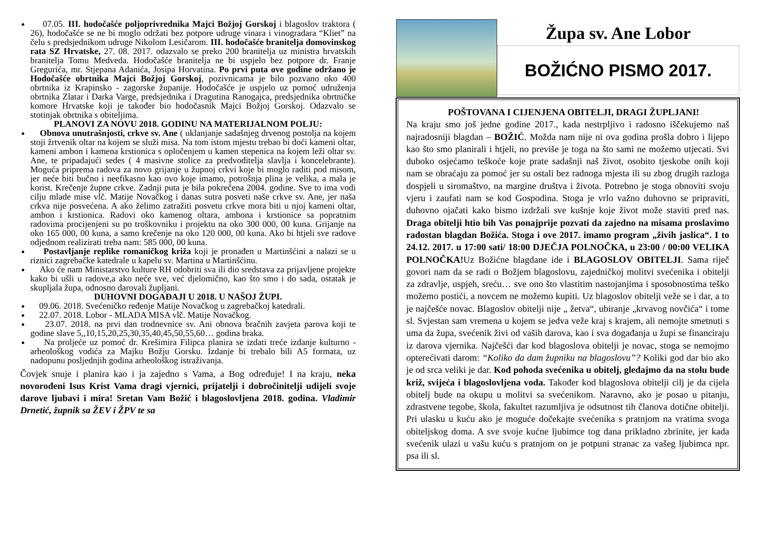07.05. III. hodočašće poljoprivrednika Majci Božjoj Gorskoj i blagoslov traktora ( 26), hodočašće se ne bi moglo održati bez potpore udruge vinara i vinogradara “Kliet” na čelu s predsjednikom udruge Nikolom Lesičarom. III. hodočašće branitelja domovinskog rata SZ Hrvatske, 27. 08. 2017. odazvalo se preko 200 branitelja uz ministra hrvatskih branitelja Tomu Medveda. Hodočašće branitelja ne bi uspjelo bez potpore dr. Franje Gregurića, mr. Stjepana Adanića, Josipa Horvatina. Po prvi puta ove godine održano je Hodočašće obrtnika Majci Božjoj Gorskoj, pozivnicama je bilo pozvano oko 400 obrtnika iz Krapinsko - zagorske županije. Hodočašće je uspjelo uz pomoć udruženja obrtnika Zlatar i Darka Varge, predsjednika i Dragutina Ranogajca, predsjednika obrtničke komore Hrvatske koji je također bio hodočasnik Majci Božjoj Gorskoj. Odazvalo se stotinjak obrtnika s obiteljima.
PLANOVI ZA NOVU 2018. GODINU NA MATERIJALNOM POLJU:
Obnova unutrašnjosti, crkve sv. Ane ( uklanjanje sadašnjeg drvenog postolja na kojem stoji žrtvenik oltar na kojem se služi misa. Na tom istom mjestu trebao bi doći kameni oltar, kameni ambon i kamena krstionica s opločenjem u kamen stepenica na kojem leži oltar sv. Ane, te pripadajući sedes ( 4 masivne stolice za predvoditelja slavlja i koncelebrante). Moguća priprema radova za novo grijanje u župnoj crkvi koje bi moglo raditi pod misom, jer neće biti bučno i neefikasno kao ovo koje imamo, potrošnja plina je velika, a mala je korist. Krečenje župne crkve. Zadnji puta je bila pokrečena 2004. godine. Sve to ima vodi cilju mlade mise vlč. Matije Novačkog i danas sutra posveti naše crkve sv. Ane, jer naša crkva nije posvećena. A ako želimo zatražiti posvetu crkve mora biti u njoj kameni oltar, ambon i krstionica. Radovi oko kamenog oltara, ambona i krstionice sa popratnim radovima procijenjeni su po troškovniku i projektu na oko 300 000, 00 kuna. Grijanje na oko 165 000, 00 kuna, a samo krečenje na oko 120 000, 00 kuna. Ako bi htjeli sve radove odjednom realizirati treba nam: 585 000, 00 kuna.
Postavljanje replike romaničkog križa koji je pronađen u Martinšćini a nalazi se u riznici zagrebačke katedrale u kapelu sv. Martina u Martinšćinu.
Ako će nam Ministarstvo kulture RH odobriti sva ili dio sredstava za prijavljene projekte kako bi ušli u radove,a ako neće sve, već djelomično, kao što smo i do sada, ostatak je skupljala župa, odnosno darovali župljani.
DUHOVNI DOGAĐAJI U 2018. U NAŠOJ ŽUPI.
09.06. 2018. Svećeničko ređenje Matije Novačkog u zagrebačkoj katedrali.
22.07. 2018. Lobor - MLADA MISA vlč. Matije Novačkog.
23.07. 2018. na prvi dan trodnevnice sv. Ani obnova bračnih zavjeta parova koji te godine slave 5,,10,15,20,25,30,35,40,45,50,55,60… godina braka.
Na proljeće uz pomoć dr. Krešimira Filipca planira se izdati treće izdanje kulturno - arheološkog vodića za Majku Božju Gorsku. Izdanje bi trebalo bili A5 formata, uz nadopunu posljednjih godina arheološkog istraživanja.
Čovjek snuje i planira kao i ja zajedno s Vama, a Bog određuje! I na kraju, neka novorođeni Isus Krist Vama dragi vjernici, prijatelji i dobročinitelji udijeli svoje darove ljubavi i mira! Sretan Vam Božić i blagoslovljena 2018. godina. Vladimir Drnetić, župnik sa ŽEV i ŽPV te sa
Župa sv. Ane Lobor
BOŽIĆNO PISMO 2017.
POŠTOVANA I CIJENJENA OBITELJI, DRAGI ŽUPLJANI!
Na kraju smo još jedne godine 2017., kada nestrpljivo i radosno iščekujemo naš najradosniji blagdan – BOŽIĆ. Možda nam nije ni ova godina prošla dobro i lijepo kao što smo planirali i htjeli, no previše je toga na što sami ne možemo utjecati. Svi duboko osjećamo teškoće koje prate sadašnji naš život, osobito tjeskobe onih koji nam se obraćaju za pomoć jer su ostali bez radnoga mjesta ili su zbog drugih razloga dospjeli u siromaštvo, na margine društva i života. Potrebno je stoga obnoviti svoju vjeru i zaufati nam se kod Gospodina. Stoga je vrlo važno duhovno se pripraviti, duhovno ojačati kako bismo izdržali sve kušnje koje život može staviti pred nas. Draga obitelji htio bih Vas ponajprije pozvati da zajedno na misama proslavimo radostan blagdan Božića. Stoga i ove 2017. imamo program „živih jaslica“. I to 24.12. 2017. u 17:00 sati/ 18:00 DJEČJA POLNOČKA, u 23:00 / 00:00 VELIKA POLNOČKA!Uz Božićne blagdane ide i BLAGOSLOV OBITELJI. Sama riječ govori nam da se radi o Božjem blagoslovu, zajedničkoj molitvi svećenika i obitelji za zdravlje, uspjeh, sreću… sve ono što vlastitim nastojanjima i sposobnostima teško možemo postići, a novcem ne možemo kupiti. Uz blagoslov obitelji veže se i dar, a to je najčešće novac. Blagoslov obitelji nije „ žetva“, ubiranje „krvavog novčića“ i tome sl. Svjestan sam vremena u kojem se jedva veže kraj s krajem, ali nemojte smetnuti s uma da župa, svećenik živi od vaših darova, kao i sva događanja u župi se financiraju iz darova vjernika. Najčešći dar kod blagoslova obitelji je novac, stoga se nemojmo opterećivati darom: “Koliko da dam župniku na blagoslovu”? Koliki god dar bio ako je od srca veliki je dar. Kod pohoda svećenika u obitelj, gledajmo da na stolu bude križ, svijeća i blagoslovljena voda. Također kod blagoslova obitelji cilj je da cijela obitelj bude na okupu u molitvi sa svećenikom. Naravno, ako je posao u pitanju, zdrastvene tegobe, škola, fakultet razumljiva je odsutnost tih članova dotične obitelji. Pri ulasku u kuću ako je moguće dočekajte svećenika s pratnjom na vratima svoga obiteljskog doma. A sve svoje kućne ljubimce tog dana prikladno zbrinite, jer kada svećenik ulazi u vašu kuću s pratnjom on je potpuni stranac za vašeg ljubimca npr. psa ili sl.